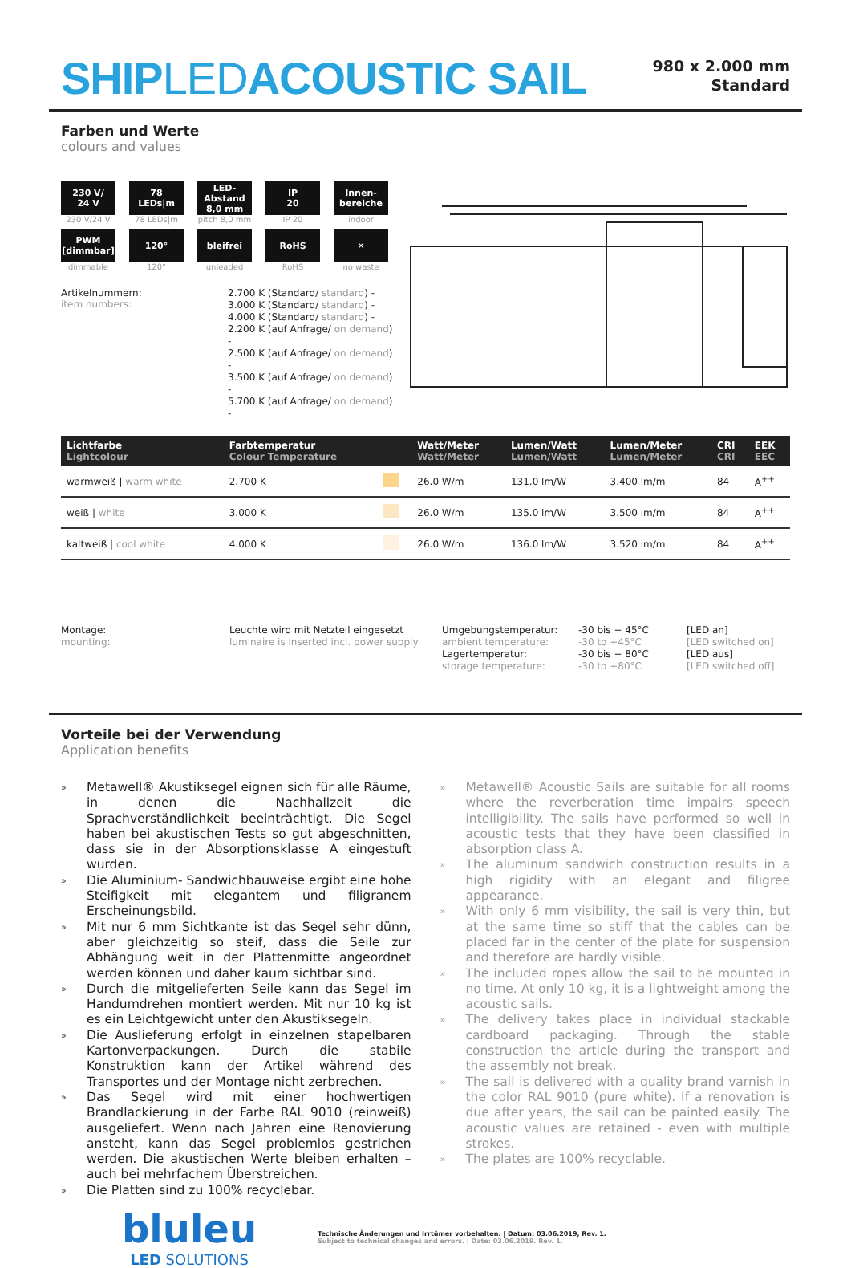SHIPLEDACOUSTIC SAIL
980 x 2.000 mm
Standard
Farben und Werte
colours and values
230 V/
24 V
230 V/24 V
78
LEDs|m
78 LEDs|m
LED-Abstand
8,0 mm
pitch 8,0 mm
IP
20
IP 20
Innen-
bereiche
indoor
PWM
[dimmbar]
dimmable
120°
120°
bleifrei
unleaded
RoHS
RoHS
✕
no waste
Artikelnummern:
item numbers:
2.700 K (Standard/ standard) -
3.000 K (Standard/ standard) -
4.000 K (Standard/ standard) -
2.200 K (auf Anfrage/ on demand) -
2.500 K (auf Anfrage/ on demand) -
3.500 K (auf Anfrage/ on demand) -
5.700 K (auf Anfrage/ on demand) -
| Lichtfarbe Lightcolour | Farbtemperatur Colour Temperature | | Watt/Meter Watt/Meter | Lumen/Watt Lumen/Watt | Lumen/Meter Lumen/Meter | CRI CRI | EEK EEC |
| --- | --- | --- | --- | --- | --- | --- | --- |
| warmweiß / warm white | 2.700 K | | 26.0 W/m | 131.0 lm/W | 3.400 lm/m | 84 | A<sup>++</sup> |
| weiß / white | 3.000 K | | 26.0 W/m | 135.0 lm/W | 3.500 lm/m | 84 | A<sup>++</sup> |
| kaltweiß / cool white | 4.000 K | | 26.0 W/m | 136.0 lm/W | 3.520 lm/m | 84 | A<sup>++</sup> |
Montage:
mounting:
Leuchte wird mit Netzteil eingesetzt
luminaire is inserted incl. power supply
Umgebungstemperatur:
ambient temperature:
Lagertemperatur:
storage temperature:
-30 bis + 45°C
-30 to +45°C
-30 bis + 80°C
-30 to +80°C
[LED an]
[LED switched on]
[LED aus]
[LED switched off]
Vorteile bei der Verwendung
Application benefits
» Metawell® Akustiksegel eignen sich für alle Räume, in denen die Nachhallzeit die Sprachverständlichkeit beeinträchtigt. Die Segel haben bei akustischen Tests so gut abgeschnitten, dass sie in der Absorptionsklasse A eingestuft wurden.
» Die Aluminium- Sandwichbauweise ergibt eine hohe Steifigkeit mit elegantem und filigranem Erscheinungsbild.
» Mit nur 6 mm Sichtkante ist das Segel sehr dünn, aber gleichzeitig so steif, dass die Seile zur Abhängung weit in der Plattenmitte angeordnet werden können und daher kaum sichtbar sind.
» Durch die mitgelieferten Seile kann das Segel im Handumdrehen montiert werden. Mit nur 10 kg ist es ein Leichtgewicht unter den Akustiksegeln.
» Die Auslieferung erfolgt in einzelnen stapelbaren Kartonverpackungen. Durch die stabile Konstruktion kann der Artikel während des Transportes und der Montage nicht zerbrechen.
» Das Segel wird mit einer hochwertigen Brandlackierung in der Farbe RAL 9010 (reinweiß) ausgeliefert. Wenn nach Jahren eine Renovierung ansteht, kann das Segel problemlos gestrichen werden. Die akustischen Werte bleiben erhalten – auch bei mehrfachem Überstreichen.
» Die Platten sind zu 100% recyclebar.
» Metawell® Acoustic Sails are suitable for all rooms where the reverberation time impairs speech intelligibility. The sails have performed so well in acoustic tests that they have been classified in absorption class A.
» The aluminum sandwich construction results in a high rigidity with an elegant and filigree appearance.
» With only 6 mm visibility, the sail is very thin, but at the same time so stiff that the cables can be placed far in the center of the plate for suspension and therefore are hardly visible.
» The included ropes allow the sail to be mounted in no time. At only 10 kg, it is a lightweight among the acoustic sails.
» The delivery takes place in individual stackable cardboard packaging. Through the stable construction the article during the transport and the assembly not break.
» The sail is delivered with a quality brand varnish in the color RAL 9010 (pure white). If a renovation is due after years, the sail can be painted easily. The acoustic values are retained - even with multiple strokes.
» The plates are 100% recyclable.
bluleu
LED SOLUTIONS
Technische Änderungen und Irrtümer vorbehalten. | Datum: 03.06.2019, Rev. 1.
Subject to technical changes and errors. | Date: 03.06.2019. Rev. 1.